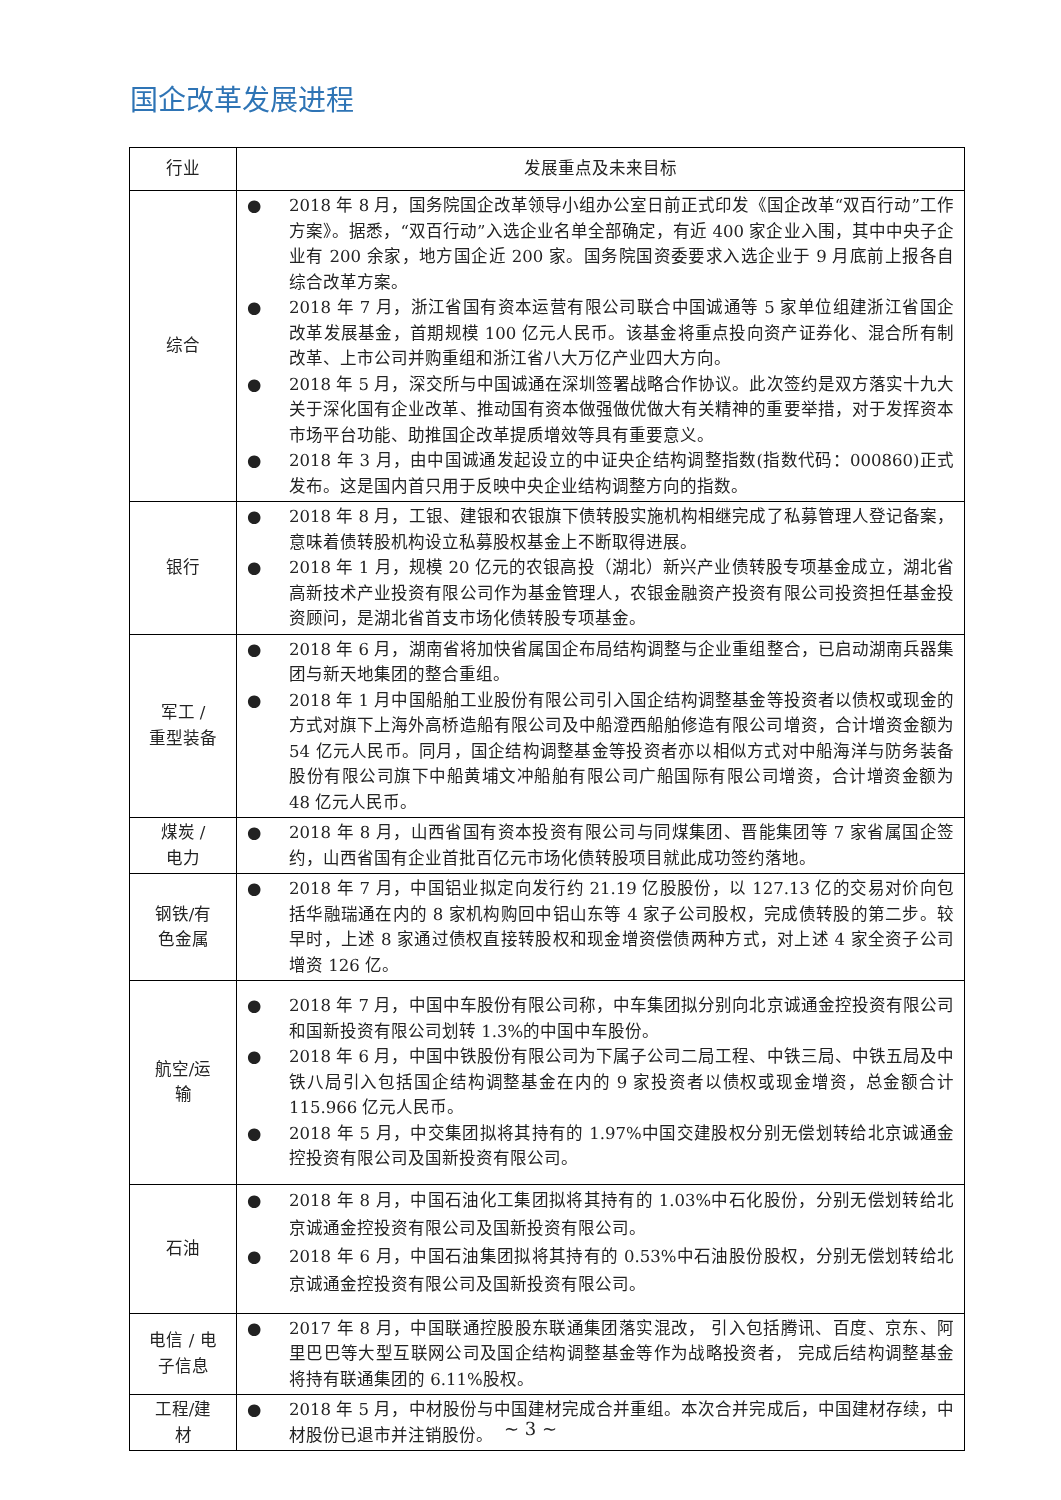国企改革发展进程
| 行业 | 发展重点及未来目标 |
| --- | --- |
| 综合 | ● 2018 年 8 月，国务院国企改革领导小组办公室日前正式印发《国企改革“双百行动”工作方案》。据悉，“双百行动”入选企业名单全部确定，有近 400 家企业入围，其中中央子企业有 200 余家，地方国企近 200 家。国务院国资委要求入选企业于 9 月底前上报各自综合改革方案。 ● 2018 年 7 月，浙江省国有资本运营有限公司联合中国诚通等 5 家单位组建浙江省国企改革发展基金，首期规模 100 亿元人民币。该基金将重点投向资产证券化、混合所有制改革、上市公司并购重组和浙江省八大万亿产业四大方向。 ● 2018 年 5 月，深交所与中国诚通在深圳签署战略合作协议。此次签约是双方落实十九大关于深化国有企业改革、推动国有资本做强做优做大有关精神的重要举措，对于发挥资本市场平台功能、助推国企改革提质增效等具有重要意义。 ● 2018 年 3 月，由中国诚通发起设立的中证央企结构调整指数(指数代码：000860)正式发布。这是国内首只用于反映中央企业结构调整方向的指数。 |
| 银行 | ● 2018 年 8 月，工银、建银和农银旗下债转股实施机构相继完成了私募管理人登记备案，意味着债转股机构设立私募股权基金上不断取得进展。 ● 2018 年 1 月，规模 20 亿元的农银高投（湖北）新兴产业债转股专项基金成立，湖北省高新技术产业投资有限公司作为基金管理人，农银金融资产投资有限公司投资担任基金投资顾问，是湖北省首支市场化债转股专项基金。 |
| 军工 / 重型装备 | ● 2018 年 6 月，湖南省将加快省属国企布局结构调整与企业重组整合，已启动湖南兵器集团与新天地集团的整合重组。 ● 2018 年 1 月中国船舶工业股份有限公司引入国企结构调整基金等投资者以债权或现金的方式对旗下上海外高桥造船有限公司及中船澄西船舶修造有限公司增资，合计增资金额为 54 亿元人民币。同月，国企结构调整基金等投资者亦以相似方式对中船海洋与防务装备股份有限公司旗下中船黄埔文冲船舶有限公司广船国际有限公司增资，合计增资金额为 48 亿元人民币。 |
| 煤炭 / 电力 | ● 2018 年 8 月，山西省国有资本投资有限公司与同煤集团、晋能集团等 7 家省属国企签约，山西省国有企业首批百亿元市场化债转股项目就此成功签约落地。 |
| 钢铁/有 色金属 | ● 2018 年 7 月，中国铝业拟定向发行约 21.19 亿股股份，以 127.13 亿的交易对价向包括华融瑞通在内的 8 家机构购回中铝山东等 4 家子公司股权，完成债转股的第二步。较早时，上述 8 家通过债权直接转股权和现金增资偿债两种方式，对上述 4 家全资子公司增资 126 亿。 |
| 航空/运 输 | ● 2018 年 7 月，中国中车股份有限公司称，中车集团拟分别向北京诚通金控投资有限公司和国新投资有限公司划转 1.3%的中国中车股份。 ● 2018 年 6 月，中国中铁股份有限公司为下属子公司二局工程、中铁三局、中铁五局及中铁八局引入包括国企结构调整基金在内的 9 家投资者以债权或现金增资，总金额合计 115.966 亿元人民币。 ● 2018 年 5 月，中交集团拟将其持有的 1.97%中国交建股权分别无偿划转给北京诚通金控投资有限公司及国新投资有限公司。 |
| 石油 | ● 2018 年 8 月，中国石油化工集团拟将其持有的 1.03%中石化股份，分别无偿划转给北京诚通金控投资有限公司及国新投资有限公司。 ● 2018 年 6 月，中国石油集团拟将其持有的 0.53%中石油股份股权，分别无偿划转给北京诚通金控投资有限公司及国新投资有限公司。 |
| 电信 / 电 子信息 | ● 2017 年 8 月，中国联通控股股东联通集团落实混改， 引入包括腾讯、百度、京东、阿里巴巴等大型互联网公司及国企结构调整基金等作为战略投资者， 完成后结构调整基金将持有联通集团的 6.11%股权。 |
| 工程/建 材 | ● 2018 年 5 月，中材股份与中国建材完成合并重组。本次合并完成后，中国建材存续，中材股份已退市并注销股份。 |
~ 3 ~